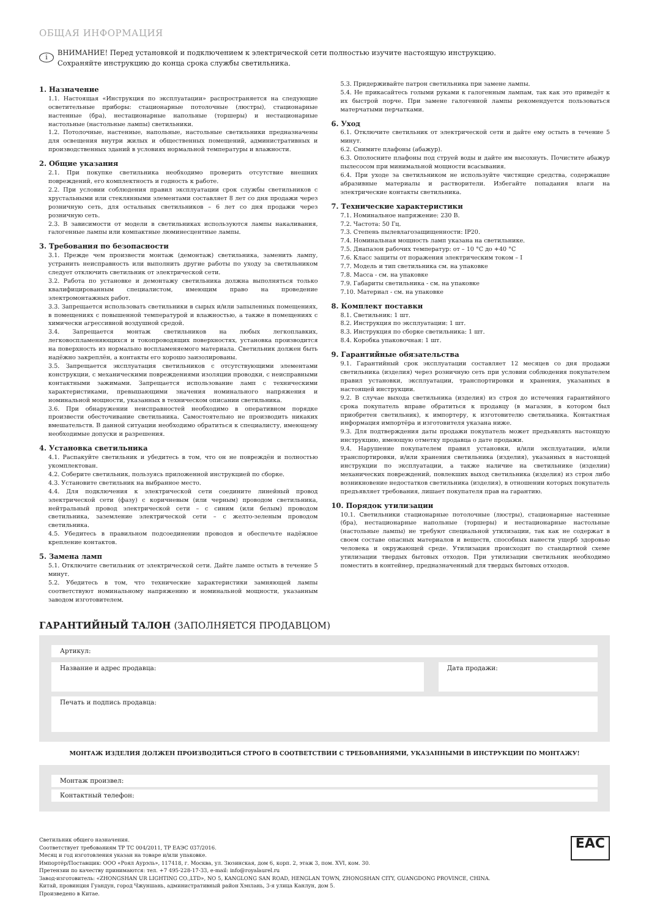ОБЩАЯ ИНФОРМАЦИЯ
i
ВНИМАНИЕ! Перед установкой и подключением к электрической сети полностью изучите настоящую инструкцию.
Сохраняйте инструкцию до конца срока службы светильника.
1. Назначение
1.1. Настоящая «Инструкция по эксплуатации» распространяется на следующие осветительные приборы: стационарные потолочные (люстры), стационарные настенные (бра), нестационарные напольные (торшеры) и нестационарные настольные (настольные лампы) светильники.
1.2. Потолочные, настенные, напольные, настольные светильники предназначены для освещения внутри жилых и общественных помещений, административных и производственных зданий в условиях нормальной температуры и влажности.
2. Общие указания
2.1. При покупке светильника необходимо проверить отсутствие внешних повреждений, его комплектность и годность к работе.
2.2. При условии соблюдения правил эксплуатации срок службы светильников с хрустальными или стеклянными элементами составляет 8 лет со дня продажи через розничную сеть, для остальных светильников – 6 лет со дня продажи через розничную сеть.
2.3. В зависимости от модели в светильниках используются лампы накаливания, галогенные лампы или компактные люминесцентные лампы.
3. Требования по безопасности
3.1. Прежде чем произвести монтаж (демонтаж) светильника, заменить лампу, устранить неисправность или выполнить другие работы по уходу за светильником следует отключить светильник от электрической сети.
3.2. Работа по установке и демонтажу светильника должна выполняться только квалифицированным специалистом, имеющим право на проведение электромонтажных работ.
3.3. Запрещается использовать светильники в сырых и/или запыленных помещениях, в помещениях с повышенной температурой и влажностью, а также в помещениях с химически агрессивной воздушной средой.
3.4. Запрещается монтаж светильников на любых легкоплавких, легковоспламеняющихся и токопроводящих поверхностях, установка производится на поверхность из нормально воспламеняемого материала. Светильник должен быть надёжно закреплён, а контакты его хорошо заизолированы.
3.5. Запрещается эксплуатация светильников с отсутствующими элементами конструкции, с механическими повреждениями изоляции проводки, с неисправными контактными зажимами. Запрещается использование ламп с техническими характеристиками, превышающими значения номинального напряжения и номинальной мощности, указанных в техническом описании светильника.
3.6. При обнаружении неисправностей необходимо в оперативном порядке произвести обесточивание светильника. Самостоятельно не производить никаких вмешательств. В данной ситуации необходимо обратиться к специалисту, имеющему необходимые допуски и разрешения.
4. Установка светильника
4.1. Распакуйте светильник и убедитесь в том, что он не повреждён и полностью укомплектован.
4.2. Соберите светильник, пользуясь приложенной инструкцией по сборке.
4.3. Установите светильник на выбранное место.
4.4. Для подключения к электрической сети соедините линейный провод электрической сети (фазу) с коричневым (или черным) проводом светильника, нейтральный провод электрической сети – с синим (или белым) проводом светильника, заземление электрической сети – с желто-зеленым проводом светильника.
4.5. Убедитесь в правильном подсоединении проводов и обеспечьте надёжное крепление контактов.
5. Замена ламп
5.1. Отключите светильник от электрической сети. Дайте лампе остыть в течение 5 минут.
5.2. Убедитесь в том, что технические характеристики замняющей лампы соответствуют номинальному напряжению и номинальной мощности, указанным заводом изготовителем.
5.3. Придерживайте патрон светильника при замене лампы.
5.4. Не прикасайтесь голыми руками к галогенным лампам, так как это приведёт к их быстрой порче. При замене галогенной лампы рекомендуется пользоваться матерчатыми перчатками.
6. Уход
6.1. Отключите светильник от электрической сети и дайте ему остыть в течение 5 минут.
6.2. Снимите плафоны (абажур).
6.3. Ополосните плафоны под струей воды и дайте им высохнуть. Почистите абажур пылесосом при минимальной мощности всасывания.
6.4. При уходе за светильником не используйте чистящие средства, содержащие абразивные материалы и растворители. Избегайте попадания влаги на электрические контакты светильника.
7. Технические характеристики
7.1. Номинальное напряжение: 230 В.
7.2. Частота: 50 Гц.
7.3. Степень пылевлагозащищенности: IP20.
7.4. Номинальная мощность ламп указана на светильнике.
7.5. Диапазон рабочих температур: от – 10 °C до +40 °C
7.6. Класс защиты от поражения электрическим током – I
7.7. Модель и тип светильника см. на упаковке
7.8. Масса - см. на упаковке
7.9. Габариты светильника - см. на упаковке
7.10. Материал - см. на упаковке
8. Комплект поставки
8.1. Светильник: 1 шт.
8.2. Инструкция по эксплуатации: 1 шт.
8.3. Инструкция по сборке светильника: 1 шт.
8.4. Коробка упаковочная: 1 шт.
9. Гарантийные обязательства
9.1. Гарантийный срок эксплуатации составляет 12 месяцев со дня продажи светильника (изделия) через розничную сеть при условии соблюдения покупателем правил установки, эксплуатации, транспортировки и хранения, указанных в настоящей инструкции.
9.2. В случае выхода светильника (изделия) из строя до истечения гарантийного срока покупатель вправе обратиться к продавцу (в магазин, в котором был приобретен светильник), к импортеру, к изготовителю светильника. Контактная информация импортёра и изготовителя указана ниже.
9.3. Для подтверждения даты продажи покупатель может предъявлять настоящую инструкцию, имеющую отметку продавца о дате продажи.
9.4. Нарушение покупателем правил установки, и/или эксплуатации, и/или транспортировки, и/или хранения светильника (изделия), указанных в настоящей инструкции по эксплуатации, а также наличие на светильнике (изделии) механических повреждений, повлекших выход светильника (изделия) из строя либо возникновение недостатков светильника (изделия), в отношении которых покупатель предъявляет требования, лишает покупателя прав на гарантию.
10. Порядок утилизации
10.1. Светильники стационарные потолочные (люстры), стационарные настенные (бра), нестационарные напольные (торшеры) и нестационарные настольные (настольные лампы) не требуют специальной утилизации, так как не содержат в своем составе опасных материалов и веществ, способных нанести ущерб здоровью человека и окружающей среде. Утилизация происходит по стандартной схеме утилизации твердых бытовых отходов. При утилизации светильник необходимо поместить в контейнер, предназначенный для твердых бытовых отходов.
ГАРАНТИЙНЫЙ ТАЛОН (ЗАПОЛНЯЕТСЯ ПРОДАВЦОМ)
Артикул:
Название и адрес продавца: Дата продажи:
Печать и подпись продавца:
МОНТАЖ ИЗДЕЛИЯ ДОЛЖЕН ПРОИЗВОДИТЬСЯ СТРОГО В СООТВЕТСТВИИ С ТРЕБОВАНИЯМИ, УКАЗАННЫМИ В ИНСТРУКЦИИ ПО МОНТАЖУ!
Монтаж произвел:
Контактный телефон:
Светильник общего назначения.
Соответствует требованиям ТР ТС 004/2011, ТР ЕАЭС 037/2016.
Месяц и год изготовления указан на товаре и/или упаковке.
Импортёр/Поставщик: ООО «Роял Аурэль», 117418, г. Москва, ул. Зюзинская, дом 6, корп. 2, этаж 3, пом. XVI, ком. 30.
Претензии по качеству принимаются: тел. +7 495-228-17-33, e-mail: info@royalaurel.ru
Завод-изготовитель: «ZHONGSHAN UR LIGHTING CO.,LTD», NO 5, KANGLONG SAN ROAD, HENGLAN TOWN, ZHONGSHAN CITY, GUANGDONG PROVINCE, CHINA.
Китай, провинция Гуандун, город Чжуншань, административный район Хэнлань, 3-я улица Канлун, дом 5.
Произведено в Китае.
EAC